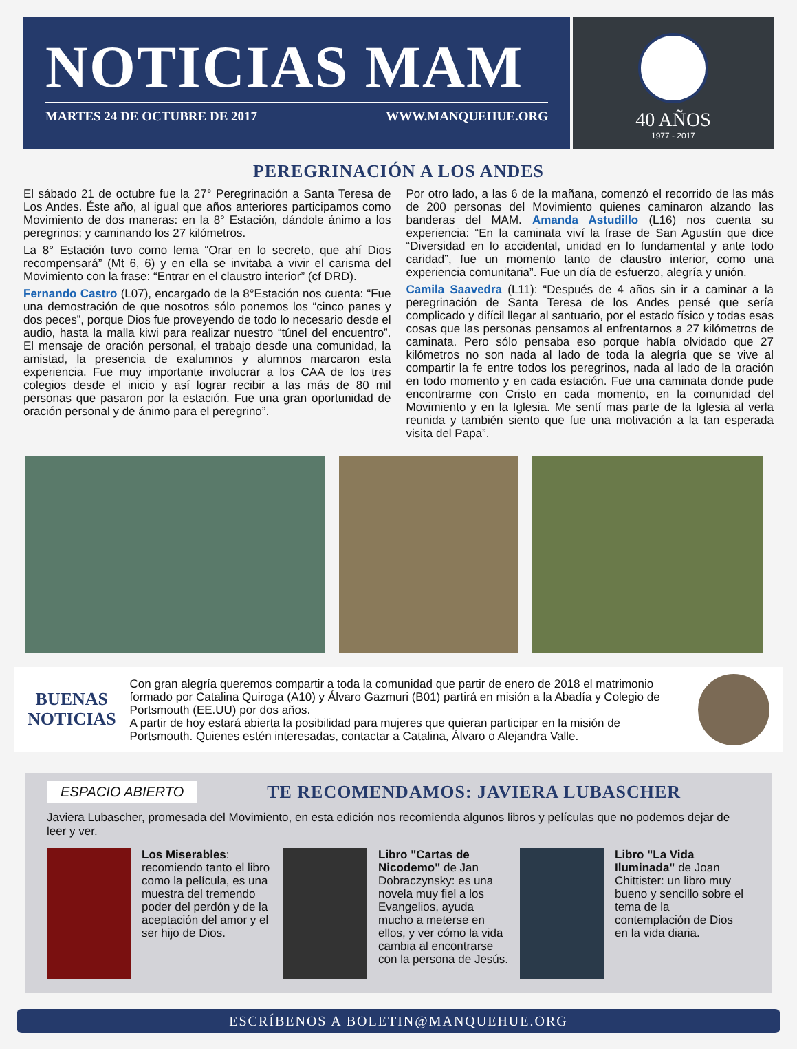NOTICIAS MAM
MARTES 24 DE OCTUBRE DE 2017 WWW.MANQUEHUE.ORG
40 AÑOS
1977 - 2017
PEREGRINACIÓN A LOS ANDES
El sábado 21 de octubre fue la 27° Peregrinación a Santa Teresa de Los Andes. Éste año, al igual que años anteriores participamos como Movimiento de dos maneras: en la 8° Estación, dándole ánimo a los peregrinos; y caminando los 27 kilómetros.
La 8° Estación tuvo como lema “Orar en lo secreto, que ahí Dios recompensará” (Mt 6, 6) y en ella se invitaba a vivir el carisma del Movimiento con la frase: “Entrar en el claustro interior” (cf DRD).
Fernando Castro (L07), encargado de la 8°Estación nos cuenta: “Fue una demostración de que nosotros sólo ponemos los “cinco panes y dos peces”, porque Dios fue proveyendo de todo lo necesario desde el audio, hasta la malla kiwi para realizar nuestro “túnel del encuentro”. El mensaje de oración personal, el trabajo desde una comunidad, la amistad, la presencia de exalumnos y alumnos marcaron esta experiencia. Fue muy importante involucrar a los CAA de los tres colegios desde el inicio y así lograr recibir a las más de 80 mil personas que pasaron por la estación. Fue una gran oportunidad de oración personal y de ánimo para el peregrino”.
Por otro lado, a las 6 de la mañana, comenzó el recorrido de las más de 200 personas del Movimiento quienes caminaron alzando las banderas del MAM. Amanda Astudillo (L16) nos cuenta su experiencia: “En la caminata viví la frase de San Agustín que dice “Diversidad en lo accidental, unidad en lo fundamental y ante todo caridad”, fue un momento tanto de claustro interior, como una experiencia comunitaria”. Fue un día de esfuerzo, alegría y unión.
Camila Saavedra (L11): “Después de 4 años sin ir a caminar a la peregrinación de Santa Teresa de los Andes pensé que sería complicado y difícil llegar al santuario, por el estado físico y todas esas cosas que las personas pensamos al enfrentarnos a 27 kilómetros de caminata. Pero sólo pensaba eso porque había olvidado que 27 kilómetros no son nada al lado de toda la alegría que se vive al compartir la fe entre todos los peregrinos, nada al lado de la oración en todo momento y en cada estación. Fue una caminata donde pude encontrarme con Cristo en cada momento, en la comunidad del Movimiento y en la Iglesia. Me sentí mas parte de la Iglesia al verla reunida y también siento que fue una motivación a la tan esperada visita del Papa”.
BUENAS
NOTICIAS
Con gran alegría queremos compartir a toda la comunidad que partir de enero de 2018 el matrimonio formado por Catalina Quiroga (A10) y Álvaro Gazmuri (B01) partirá en misión a la Abadía y Colegio de Portsmouth (EE.UU) por dos años.
A partir de hoy estará abierta la posibilidad para mujeres que quieran participar en la misión de Portsmouth. Quienes estén interesadas, contactar a Catalina, Álvaro o Alejandra Valle.
ESPACIO ABIERTO
TE RECOMENDAMOS: JAVIERA LUBASCHER
Javiera Lubascher, promesada del Movimiento, en esta edición nos recomienda algunos libros y películas que no podemos dejar de leer y ver.
Los Miserables: recomiendo tanto el libro como la película, es una muestra del tremendo poder del perdón y de la aceptación del amor y el ser hijo de Dios.
Libro "Cartas de Nicodemo" de Jan Dobraczynsky: es una novela muy fiel a los Evangelios, ayuda mucho a meterse en ellos, y ver cómo la vida cambia al encontrarse con la persona de Jesús.
Libro "La Vida Iluminada" de Joan Chittister: un libro muy bueno y sencillo sobre el tema de la contemplación de Dios en la vida diaria.
ESCRÍBENOS A BOLETIN@MANQUEHUE.ORG